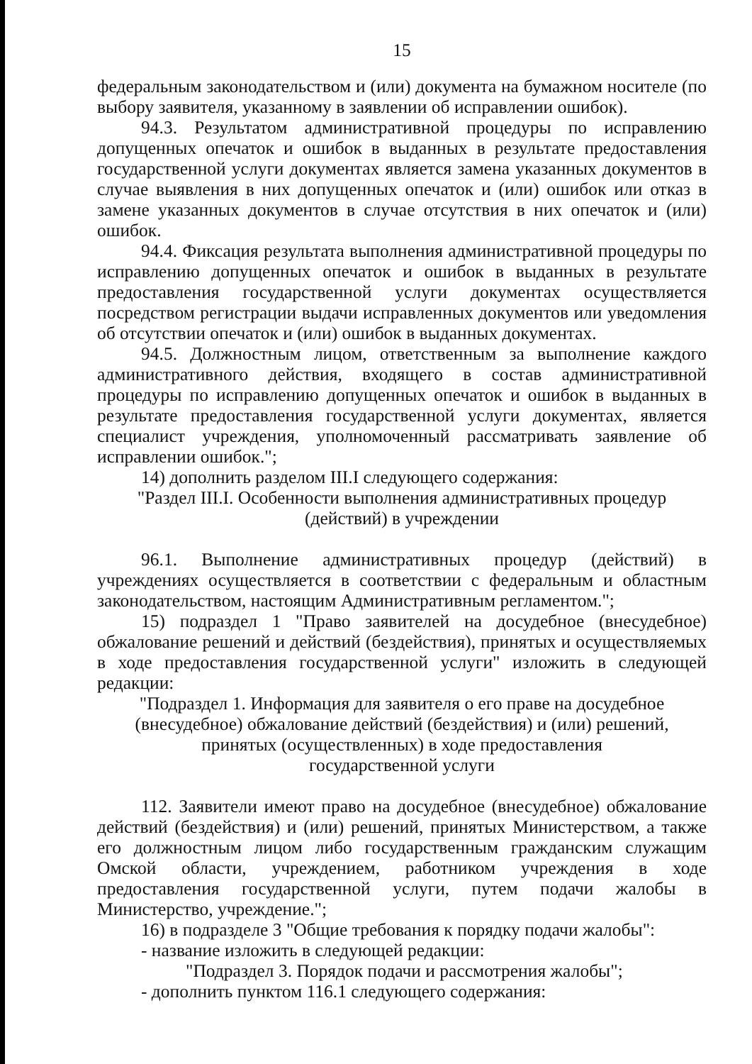15
федеральным законодательством и (или) документа на бумажном носителе (по выбору заявителя, указанному в заявлении об исправлении ошибок).
94.3. Результатом административной процедуры по исправлению допущенных опечаток и ошибок в выданных в результате предоставления государственной услуги документах является замена указанных документов в случае выявления в них допущенных опечаток и (или) ошибок или отказ в замене указанных документов в случае отсутствия в них опечаток и (или) ошибок.
94.4. Фиксация результата выполнения административной процедуры по исправлению допущенных опечаток и ошибок в выданных в результате предоставления государственной услуги документах осуществляется посредством регистрации выдачи исправленных документов или уведомления об отсутствии опечаток и (или) ошибок в выданных документах.
94.5. Должностным лицом, ответственным за выполнение каждого административного действия, входящего в состав административной процедуры по исправлению допущенных опечаток и ошибок в выданных в результате предоставления государственной услуги документах, является специалист учреждения, уполномоченный рассматривать заявление об исправлении ошибок.";
14) дополнить разделом III.I следующего содержания:
"Раздел III.I. Особенности выполнения административных процедур
(действий) в учреждении
96.1. Выполнение административных процедур (действий) в учреждениях осуществляется в соответствии с федеральным и областным законодательством, настоящим Административным регламентом.";
15) подраздел 1 "Право заявителей на досудебное (внесудебное) обжалование решений и действий (бездействия), принятых и осуществляемых в ходе предоставления государственной услуги" изложить в следующей редакции:
"Подраздел 1. Информация для заявителя о его праве на досудебное (внесудебное) обжалование действий (бездействия) и (или) решений, принятых (осуществленных) в ходе предоставления
государственной услуги
112. Заявители имеют право на досудебное (внесудебное) обжалование действий (бездействия) и (или) решений, принятых Министерством, а также его должностным лицом либо государственным гражданским служащим Омской области, учреждением, работником учреждения в ходе предоставления государственной услуги, путем подачи жалобы в Министерство, учреждение.";
16) в подразделе 3 "Общие требования к порядку подачи жалобы":
- название изложить в следующей редакции:
"Подраздел 3. Порядок подачи и рассмотрения жалобы";
- дополнить пунктом 116.1 следующего содержания: